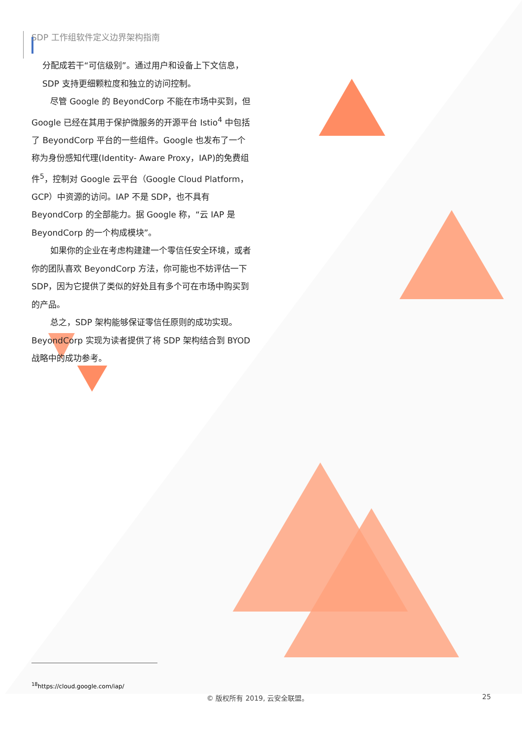SDP 工作组软件定义边界架构指南
分配成若干“可信级别”。通过用户和设备上下文信息，SDP 支持更细颗粒度和独立的访问控制。
尽管 Google 的 BeyondCorp 不能在市场中买到，但 Google 已经在其用于保护微服务的开源平台 Istio<sup>4</sup> 中包括了 BeyondCorp 平台的一些组件。Google 也发布了一个称为身份感知代理(Identity- Aware Proxy，IAP)的免费组件<sup>5</sup>，控制对 Google 云平台（Google Cloud Platform，GCP）中资源的访问。IAP 不是 SDP，也不具有 BeyondCorp 的全部能力。据 Google 称，“云 IAP 是 BeyondCorp 的一个构成模块”。
如果你的企业在考虑构建建一个零信任安全环境，或者你的团队喜欢 BeyondCorp 方法，你可能也不妨评估一下 SDP，因为它提供了类似的好处且有多个可在市场中购买到的产品。
总之，SDP 架构能够保证零信任原则的成功实现。BeyondCorp 实现为读者提供了将 SDP 架构结合到 BYOD 战略中的成功参考。
<sup>18</sup> https://cloud.google.com/iap/
© 版权所有 2019, 云安全联盟。 25